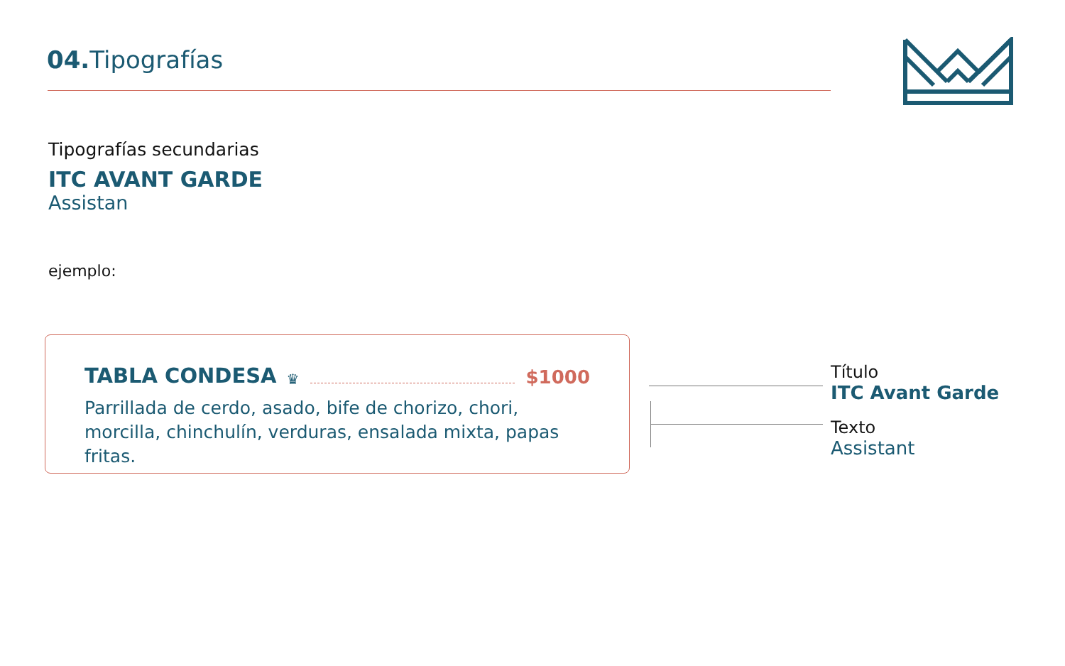04. Tipografías
Tipografías secundarias
ITC AVANT GARDE
Assistan
ejemplo:
TABLA CONDESA ♛ $1000
Parrillada de cerdo, asado, bife de chorizo, chori, morcilla, chinchulín, verduras, ensalada mixta, papas fritas.
Título
ITC Avant Garde
Texto
Assistant